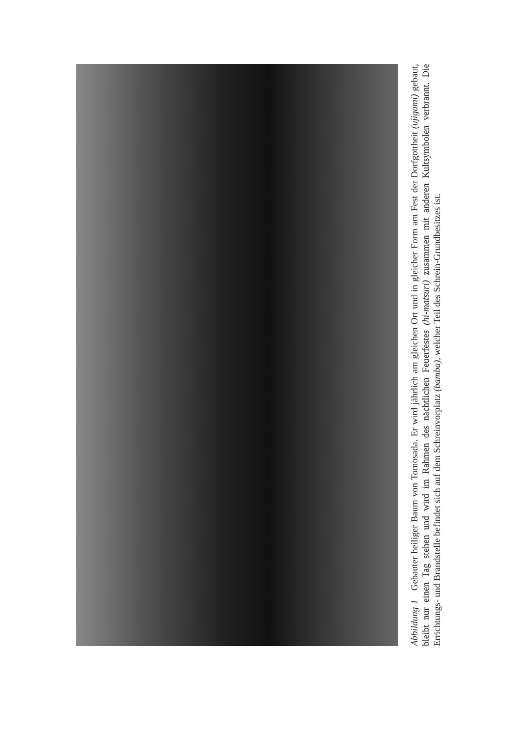Abbildung 1 Gebauter heiliger Baum von Tomosada. Er wird jährlich am gleichen Ort und in gleicher Form am Fest der Dorfgottheit (ujigami) gebaut, bleibt nur einen Tag stehen und wird im Rahmen des nächtlichen Feuerfestes (hi-matsuri) zusammen mit anderen Kultsymbolen verbrannt. Die Errichtungs- und Brandstelle befindet sich auf dem Schreinvorplatz (bamba), welcher Teil des Schrein-Grundbesitzes ist.